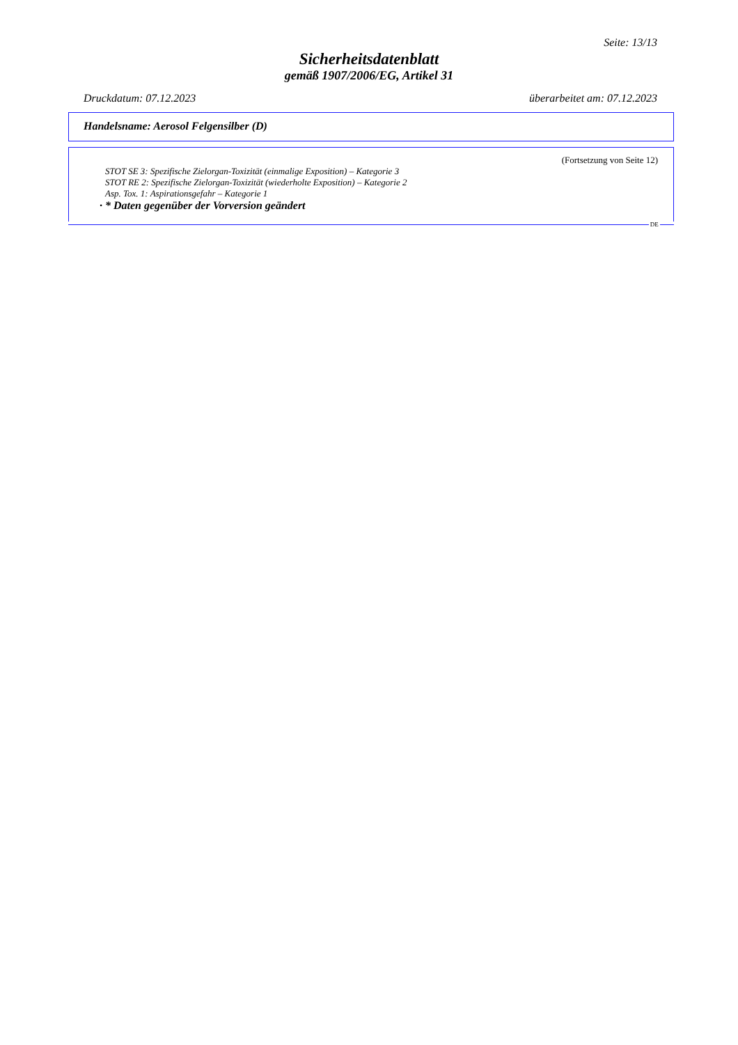Seite: 13/13
Sicherheitsdatenblatt
gemäß 1907/2006/EG, Artikel 31
Druckdatum: 07.12.2023 überarbeitet am: 07.12.2023
Handelsname: Aerosol Felgensilber (D)
(Fortsetzung von Seite 12)
STOT SE 3: Spezifische Zielorgan-Toxizität (einmalige Exposition) – Kategorie 3
STOT RE 2: Spezifische Zielorgan-Toxizität (wiederholte Exposition) – Kategorie 2
Asp. Tox. 1: Aspirationsgefahr – Kategorie 1
· * Daten gegenüber der Vorversion geändert
DE